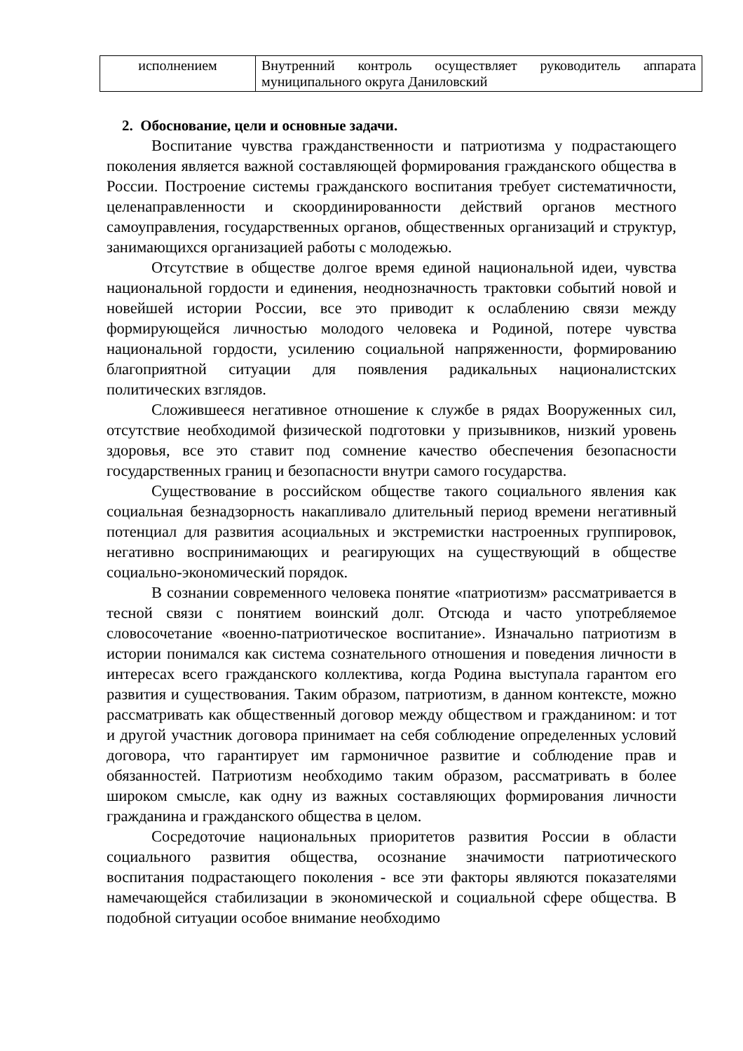| исполнением | Внутренний контроль осуществляет руководитель аппарата муниципального округа Даниловский |
2. Обоснование, цели и основные задачи.
Воспитание чувства гражданственности и патриотизма у подрастающего поколения является важной составляющей формирования гражданского общества в России. Построение системы гражданского воспитания требует систематичности, целенаправленности и скоординированности действий органов местного самоуправления, государственных органов, общественных организаций и структур, занимающихся организацией работы с молодежью.
Отсутствие в обществе долгое время единой национальной идеи, чувства национальной гордости и единения, неоднозначность трактовки событий новой и новейшей истории России, все это приводит к ослаблению связи между формирующейся личностью молодого человека и Родиной, потере чувства национальной гордости, усилению социальной напряженности, формированию благоприятной ситуации для появления радикальных националистских политических взглядов.
Сложившееся негативное отношение к службе в рядах Вооруженных сил, отсутствие необходимой физической подготовки у призывников, низкий уровень здоровья, все это ставит под сомнение качество обеспечения безопасности государственных границ и безопасности внутри самого государства.
Существование в российском обществе такого социального явления как социальная безнадзорность накапливало длительный период времени негативный потенциал для развития асоциальных и экстремистки настроенных группировок, негативно воспринимающих и реагирующих на существующий в обществе социально-экономический порядок.
В сознании современного человека понятие «патриотизм» рассматривается в тесной связи с понятием воинский долг. Отсюда и часто употребляемое словосочетание «военно-патриотическое воспитание». Изначально патриотизм в истории понимался как система сознательного отношения и поведения личности в интересах всего гражданского коллектива, когда Родина выступала гарантом его развития и существования. Таким образом, патриотизм, в данном контексте, можно рассматривать как общественный договор между обществом и гражданином: и тот и другой участник договора принимает на себя соблюдение определенных условий договора, что гарантирует им гармоничное развитие и соблюдение прав и обязанностей. Патриотизм необходимо таким образом, рассматривать в более широком смысле, как одну из важных составляющих формирования личности гражданина и гражданского общества в целом.
Сосредоточие национальных приоритетов развития России в области социального развития общества, осознание значимости патриотического воспитания подрастающего поколения - все эти факторы являются показателями намечающейся стабилизации в экономической и социальной сфере общества. В подобной ситуации особое внимание необходимо